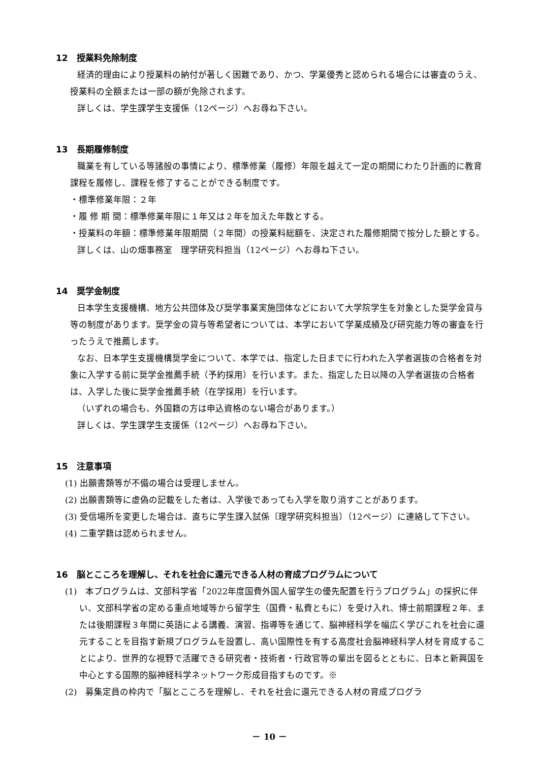12　授業料免除制度
経済的理由により授業料の納付が著しく困難であり、かつ、学業優秀と認められる場合には審査のうえ、授業料の全額または一部の額が免除されます。
詳しくは、学生課学生支援係（12ページ）へお尋ね下さい。
13　長期履修制度
職業を有している等諸般の事情により、標準修業（履修）年限を越えて一定の期間にわたり計画的に教育課程を履修し、課程を修了することができる制度です。
・標準修業年限：２年
・履 修 期 間：標準修業年限に１年又は２年を加えた年数とする。
・授業料の年額：標準修業年限期間（２年間）の授業料総額を、決定された履修期間で按分した額とする。
詳しくは、山の畑事務室　理学研究科担当（12ページ）へお尋ね下さい。
14　奨学金制度
日本学生支援機構、地方公共団体及び奨学事業実施団体などにおいて大学院学生を対象とした奨学金貸与等の制度があります。奨学金の貸与等希望者については、本学において学業成績及び研究能力等の審査を行ったうえで推薦します。
なお、日本学生支援機構奨学金について、本学では、指定した日までに行われた入学者選抜の合格者を対象に入学する前に奨学金推薦手続（予約採用）を行います。また、指定した日以降の入学者選抜の合格者は、入学した後に奨学金推薦手続（在学採用）を行います。
（いずれの場合も、外国籍の方は申込資格のない場合があります。）
詳しくは、学生課学生支援係（12ページ）へお尋ね下さい。
15　注意事項
(1) 出願書類等が不備の場合は受理しません。
(2) 出願書類等に虚偽の記載をした者は、入学後であっても入学を取り消すことがあります。
(3) 受信場所を変更した場合は、直ちに学生課入試係〔理学研究科担当〕（12ページ）に連絡して下さい。
(4) 二重学籍は認められません。
16　脳とこころを理解し、それを社会に還元できる人材の育成プログラムについて
(1)　本プログラムは、文部科学省「2022年度国費外国人留学生の優先配置を行うプログラム」の採択に伴い、文部科学省の定める重点地域等から留学生（国費・私費ともに）を受け入れ、博士前期課程２年、または後期課程３年間に英語による講義、演習、指導等を通じて、脳神経科学を幅広く学びこれを社会に還元することを目指す新規プログラムを設置し、高い国際性を有する高度社会脳神経科学人材を育成することにより、世界的な視野で活躍できる研究者・技術者・行政官等の輩出を図るとともに、日本と新興国を中心とする国際的脳神経科学ネットワーク形成目指すものです。※
(2)　募集定員の枠内で「脳とこころを理解し、それを社会に還元できる人材の育成プログラ
－ 10 －